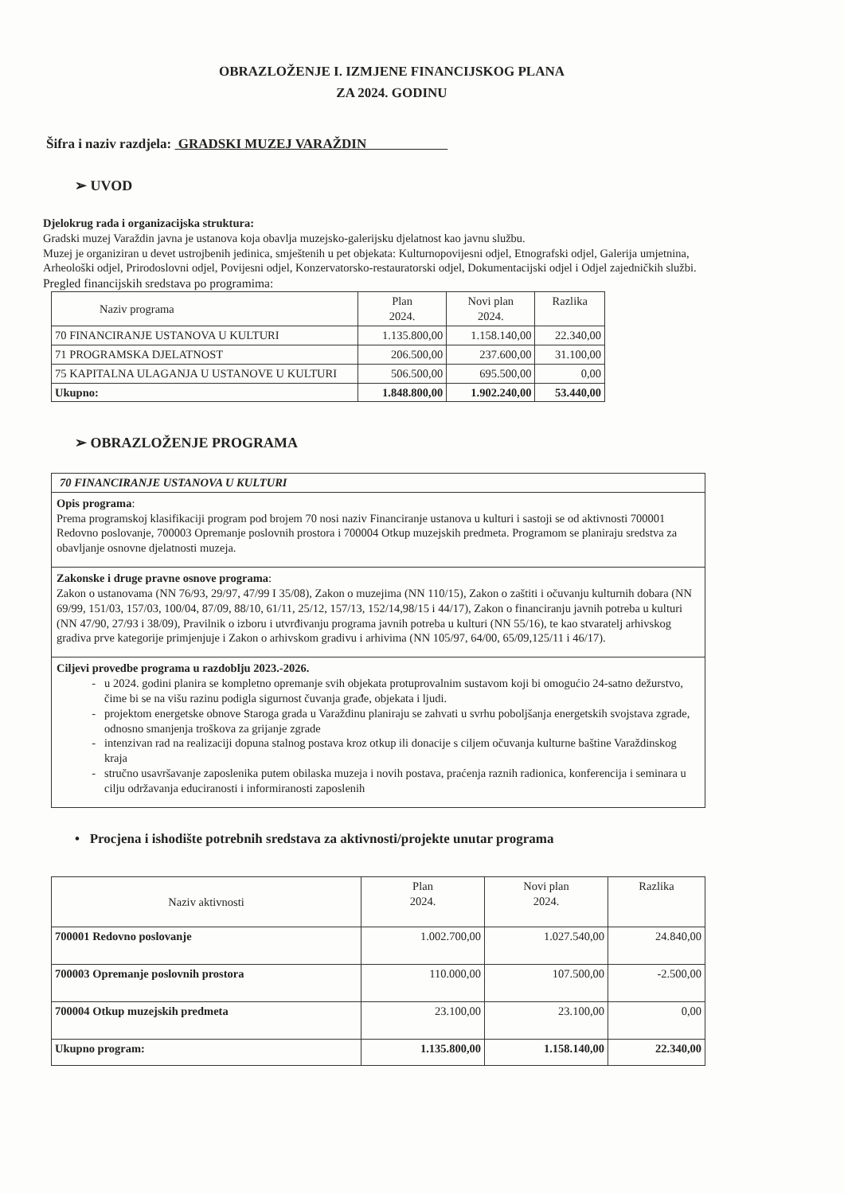OBRAZLOŽENJE I. IZMJENE FINANCIJSKOG PLANA
ZA 2024. GODINU
Šifra i naziv razdjela: GRADSKI MUZEJ VARAŽDIN
➢ UVOD
Djelokrug rada i organizacijska struktura:
Gradski muzej Varaždin javna je ustanova koja obavlja muzejsko-galerijsku djelatnost kao javnu službu.
Muzej je organiziran u devet ustrojbenih jedinica, smještenih u pet objekata: Kulturnopovijesni odjel, Etnografski odjel, Galerija umjetnina, Arheološki odjel, Prirodoslovni odjel, Povijesni odjel, Konzervatorsko-restauratorski odjel, Dokumentacijski odjel i Odjel zajedničkih službi.
Pregled financijskih sredstava po programima:
| Naziv programa | Plan 2024. | Novi plan 2024. | Razlika |
| --- | --- | --- | --- |
| 70 FINANCIRANJE USTANOVA U KULTURI | 1.135.800,00 | 1.158.140,00 | 22.340,00 |
| 71 PROGRAMSKA DJELATNOST | 206.500,00 | 237.600,00 | 31.100,00 |
| 75 KAPITALNA ULAGANJA U USTANOVE U KULTURI | 506.500,00 | 695.500,00 | 0,00 |
| Ukupno: | 1.848.800,00 | 1.902.240,00 | 53.440,00 |
➢ OBRAZLOŽENJE PROGRAMA
70 FINANCIRANJE USTANOVA U KULTURI
Opis programa:
Prema programskoj klasifikaciji program pod brojem 70 nosi naziv Financiranje ustanova u kulturi i sastoji se od aktivnosti 700001 Redovno poslovanje, 700003 Opremanje poslovnih prostora i 700004 Otkup muzejskih predmeta. Programom se planiraju sredstva za obavljanje osnovne djelatnosti muzeja.
Zakonske i druge pravne osnove programa:
Zakon o ustanovama (NN 76/93, 29/97, 47/99 I 35/08), Zakon o muzejima (NN 110/15), Zakon o zaštiti i očuvanju kulturnih dobara (NN 69/99, 151/03, 157/03, 100/04, 87/09, 88/10, 61/11, 25/12, 157/13, 152/14,98/15 i 44/17), Zakon o financiranju javnih potreba u kulturi (NN 47/90, 27/93 i 38/09), Pravilnik o izboru i utvrđivanju programa javnih potreba u kulturi (NN 55/16), te kao stvaratelj arhivskog gradiva prve kategorije primjenjuje i Zakon o arhivskom gradivu i arhivima (NN 105/97, 64/00, 65/09,125/11 i 46/17).
Ciljevi provedbe programa u razdoblju 2023.-2026.
u 2024. godini planira se kompletno opremanje svih objekata protuprovalnim sustavom koji bi omogućio 24-satno dežurstvo, čime bi se na višu razinu podigla sigurnost čuvanja građe, objekata i ljudi.
projektom energetske obnove Staroga grada u Varaždinu planiraju se zahvati u svrhu poboljšanja energetskih svojstava zgrade, odnosno smanjenja troškova za grijanje zgrade
intenzivan rad na realizaciji dopuna stalnog postava kroz otkup ili donacije s ciljem očuvanja kulturne baštine Varaždinskog kraja
stručno usavršavanje zaposlenika putem obilaska muzeja i novih postava, praćenja raznih radionica, konferencija i seminara u cilju održavanja educiranosti i informiranosti zaposlenih
• Procjena i ishodište potrebnih sredstava za aktivnosti/projekte unutar programa
| Naziv aktivnosti | Plan 2024. | Novi plan 2024. | Razlika |
| --- | --- | --- | --- |
| 700001 Redovno poslovanje | 1.002.700,00 | 1.027.540,00 | 24.840,00 |
| 700003 Opremanje poslovnih prostora | 110.000,00 | 107.500,00 | -2.500,00 |
| 700004 Otkup muzejskih predmeta | 23.100,00 | 23.100,00 | 0,00 |
| Ukupno program: | 1.135.800,00 | 1.158.140,00 | 22.340,00 |